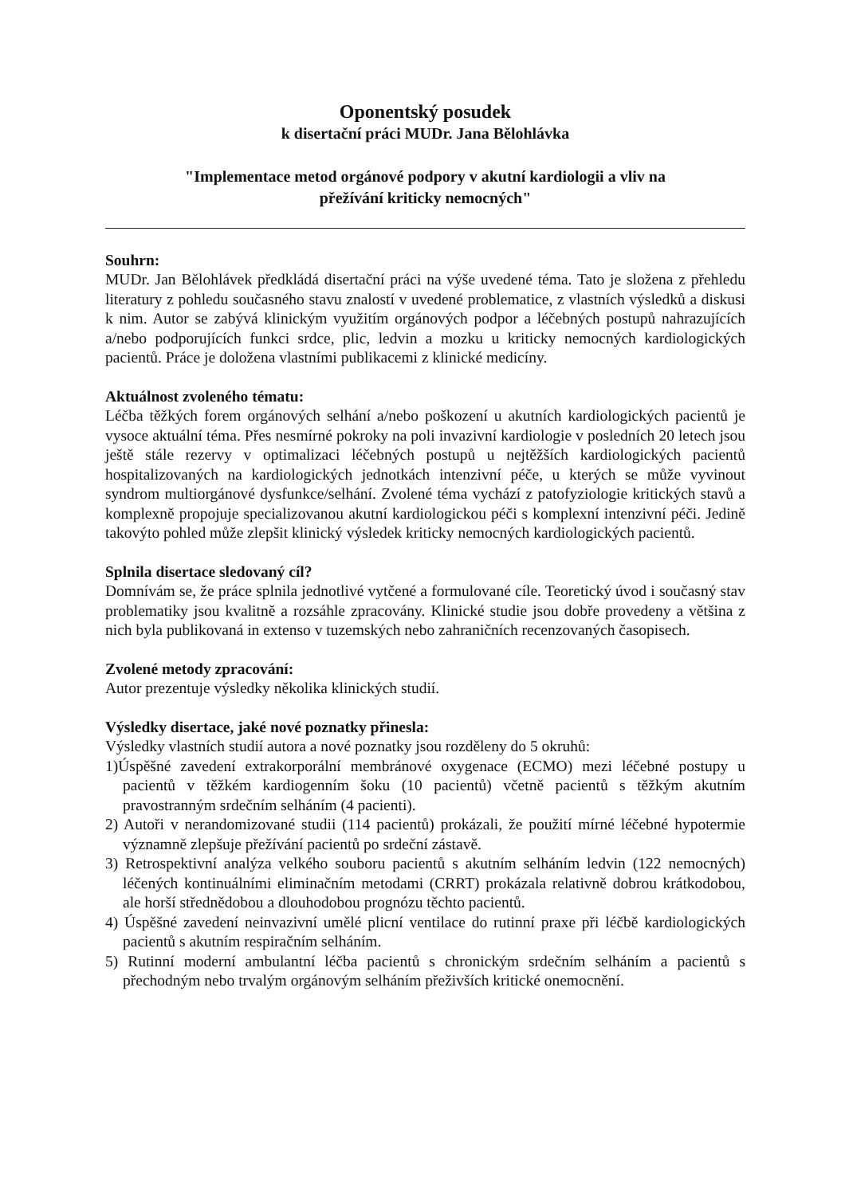Oponentský posudek
k disertační práci MUDr. Jana Bělohlávka
"Implementace metod orgánové podpory v akutní kardiologii a vliv na
přežívání kriticky nemocných"
Souhrn:
MUDr. Jan Bělohlávek předkládá disertační práci na výše uvedené téma. Tato je složena z přehledu literatury z pohledu současného stavu znalostí v uvedené problematice, z vlastních výsledků a diskusi k nim. Autor se zabývá klinickým využitím orgánových podpor a léčebných postupů nahrazujících a/nebo podporujících funkci srdce, plic, ledvin a mozku u kriticky nemocných kardiologických pacientů. Práce je doložena vlastními publikacemi z klinické medicíny.
Aktuálnost zvoleného tématu:
Léčba těžkých forem orgánových selhání a/nebo poškození u akutních kardiologických pacientů je vysoce aktuální téma. Přes nesmírné pokroky na poli invazivní kardiologie v posledních 20 letech jsou ještě stále rezervy v optimalizaci léčebných postupů u nejtěžších kardiologických pacientů hospitalizovaných na kardiologických jednotkách intenzivní péče, u kterých se může vyvinout syndrom multiorgánové dysfunkce/selhání. Zvolené téma vychází z patofyziologie kritických stavů a komplexně propojuje specializovanou akutní kardiologickou péči s komplexní intenzivní péči. Jedině takovýto pohled může zlepšit klinický výsledek kriticky nemocných kardiologických pacientů.
Splnila disertace sledovaný cíl?
Domnívám se, že práce splnila jednotlivé vytčené a formulované cíle. Teoretický úvod i současný stav problematiky jsou kvalitně a rozsáhle zpracovány. Klinické studie jsou dobře provedeny a většina z nich byla publikovaná in extenso v tuzemských nebo zahraničních recenzovaných časopisech.
Zvolené metody zpracování:
Autor prezentuje výsledky několika klinických studií.
Výsledky disertace, jaké nové poznatky přinesla:
Výsledky vlastních studií autora a nové poznatky jsou rozděleny do 5 okruhů:
1)Úspěšné zavedení extrakorporální membránové oxygenace (ECMO) mezi léčebné postupy u pacientů v těžkém kardiogenním šoku (10 pacientů) včetně pacientů s těžkým akutním pravostranným srdečním selháním (4 pacienti).
2) Autoři v nerandomizované studii (114 pacientů) prokázali, že použití mírné léčebné hypotermie významně zlepšuje přežívání pacientů po srdeční zástavě.
3) Retrospektivní analýza velkého souboru pacientů s akutním selháním ledvin (122 nemocných) léčených kontinuálními eliminačním metodami (CRRT) prokázala relativně dobrou krátkodobou, ale horší střednědobou a dlouhodobou prognózu těchto pacientů.
4) Úspěšné zavedení neinvazivní umělé plicní ventilace do rutinní praxe při léčbě kardiologických pacientů s akutním respiračním selháním.
5) Rutinní moderní ambulantní léčba pacientů s chronickým srdečním selháním a pacientů s přechodným nebo trvalým orgánovým selháním přeživších kritické onemocnění.